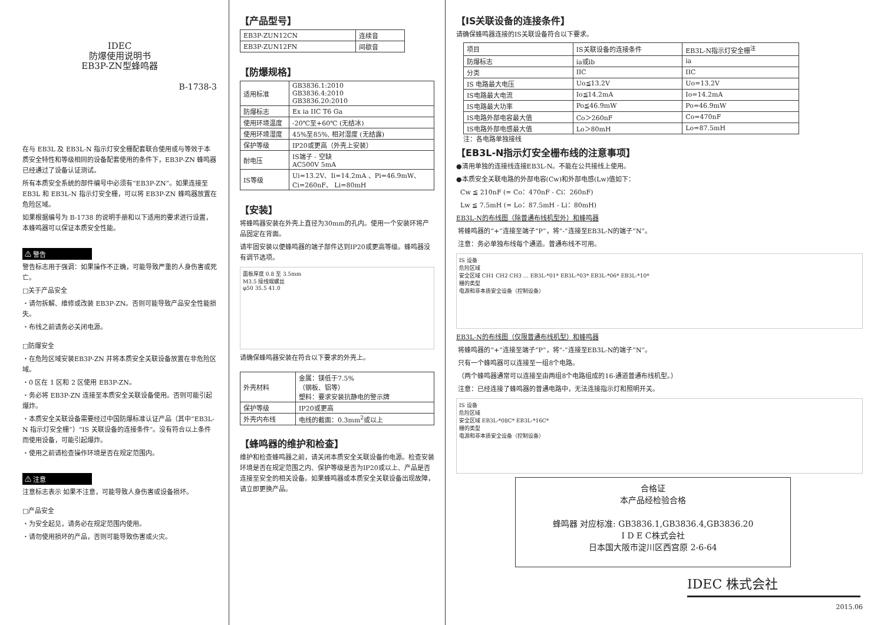IDEC
防爆使用说明书
EB3P-ZN型蜂鸣器
B-1738-3
在与 EB3L 及 EB3L-N 指示灯安全栅配套联合使用或与等效于本质安全特性和等级相同的设备配套使用的条件下，EB3P-ZN 蜂鸣器已经通过了设备认证测试。
所有本质安全系统的部件编号中必须有“EB3P-ZN”。如果连接至 EB3L 和 EB3L-N 指示灯安全栅，可以将 EB3P-ZN 蜂鸣器放置在危险区域。
如果根据编号为 B-1738 的说明手册和以下适用的要求进行设置，本蜂鸣器可以保证本质安全性能。
⚠ 警告
警告标志用于强调：如果操作不正确，可能导致严重的人身伤害或死亡。
□关于产品安全
・请勿拆解、维修或改装 EB3P-ZN。否则可能导致产品安全性能损失。
・布线之前请务必关闭电源。
□防爆安全
・在危险区域安装EB3P-ZN 并将本质安全关联设备放置在非危险区域。
・0 区在 1 区和 2 区使用 EB3P-ZN。
・务必将 EB3P-ZN 连接至本质安全关联设备使用。否则可能引起爆炸。
・本质安全关联设备需要经过中国防爆标准认证产品（其中“EB3L-N 指示灯安全栅”）“IS 关联设备的连接条件”。没有符合以上条件而使用设备，可能引起爆炸。
・使用之前请检查操作环境是否在规定范围内。
⚠ 注意
注意标志表示 如果不注意，可能导致人身伤害或设备损坏。
□产品安全
・为安全起见，请务必在规定范围内使用。
・请勿使用损坏的产品，否则可能导致伤害或火灾。
【产品型号】
| EB3P-ZUN12CN | 连续音 |
| EB3P-ZUN12FN | 间歇音 |
【防爆规格】
| 适用标准 | GB3836.1:2010 GB3836.4:2010 GB3836.20:2010 |
| 防爆标志 | Ex ia IIC T6 Ga |
| 使用环境温度 | -20℃至+60℃ (无结冰) |
| 使用环境湿度 | 45%至85%, 相对湿度 (无结露) |
| 保护等级 | IP20或更高（外壳上安装） |
| 耐电压 | IS端子 - 空缺 AC500V 5mA |
| IS等级 | Ui=13.2V、Ii=14.2mA 、Pi=46.9mW、 Ci=260nF、 Li=80mH |
【安装】
将蜂鸣器安装在外壳上直径为30mm的孔内。使用一个安装环将产品固定在背面。
请牢固安装以便蜂鸣器的端子部件达到IP20或更高等级。蜂鸣器没有调节选项。
面板厚度 0.8 至 3.5mm
M3.5 接线端螺丝
φ50 35.5 41.0
请确保蜂鸣器安装在符合以下要求的外壳上。
| 外壳材料 | 金属：镁低于7.5% （钢板、铝等） 塑料：要求安装抗静电的警示牌 |
| 保护等级 | IP20或更高 |
| 外壳内布线 | 电线的截面：0.3mm<sup>2</sup>或以上 |
【蜂鸣器的维护和检查】
维护和检查蜂鸣器之前，请关闭本质安全关联设备的电源。检查安装环境是否在规定范围之内、保护等级是否为IP20或以上、产品是否连接至安全的相关设备。如果蜂鸣器或本质安全关联设备出现故障，请立即更换产品。
【IS关联设备的连接条件】
请确保蜂鸣器连接的IS关联设备符合以下要求。
| 项目 | IS关联设备的连接条件 | EB3L-N指示灯安全栅<sup>注</sup> |
| 防爆标志 | ia或ib | ia |
| 分类 | IIC | IIC |
| IS 电路最大电压 | Uo≦13.2V | Uo=13.2V |
| IS电路最大电流 | Io≦14.2mA | Io=14.2mA |
| IS电路最大功率 | Po≦46.9mW | Po=46.9mW |
| IS电路外部电容最大值 | Co＞260nF | Co=470nF |
| IS电路外部电感最大值 | Lo＞80mH | Lo=87.5mH |
注：各电路单独接线
【EB3L-N指示灯安全栅布线的注意事项】
●清用单独的连接线连接EB3L-N。不能在公共接线上使用。
●本质安全关联电路的外部电容(Cw)和外部电感(Lw)值如下：
Cw ≦ 210nF (= Co：470nF - Ci：260nF)
Lw ≦ 7.5mH (= Lo：87.5mH - Li：80mH)
EB3L-N的布线图（除普通布线机型外）和蜂鸣器
将蜂鸣器的“+”连接至端子“P”，将“-”连接至EB3L-N的端子“N”。
注意：务必单独布线每个通道。普通布线不可用。
IS 设备
危险区域
安全区域 CH1 CH2 CH3 … EB3L-*01* EB3L-*03* EB3L-*06* EB3L-*10*
栅的类型
电源和非本质安全设备（控制设备）
EB3L-N的布线图（仅限普通布线机型）和蜂鸣器
将蜂鸣器的“+”连接至端子“P”，将“-”连接至EB3L-N的端子“N”。
只有一个蜂鸣器可以连接至一组8个电路。
（两个蜂鸣器通常可以连接至由两组8个电路组成的16-通道普通布线机型。）
注意：已经连接了蜂鸣器的普通电路中，无法连接指示灯和照明开关。
IS 设备
危险区域
安全区域 EB3L-*08C* EB3L-*16C*
栅的类型
电源和非本质安全设备（控制设备）
合格证
本产品经检验合格
蜂鸣器 对应标准: GB3836.1,GB3836.4,GB3836.20
I D E C株式会社
日本国大阪市淀川区西宫原 2-6-64
IDEC 株式会社
2015.06